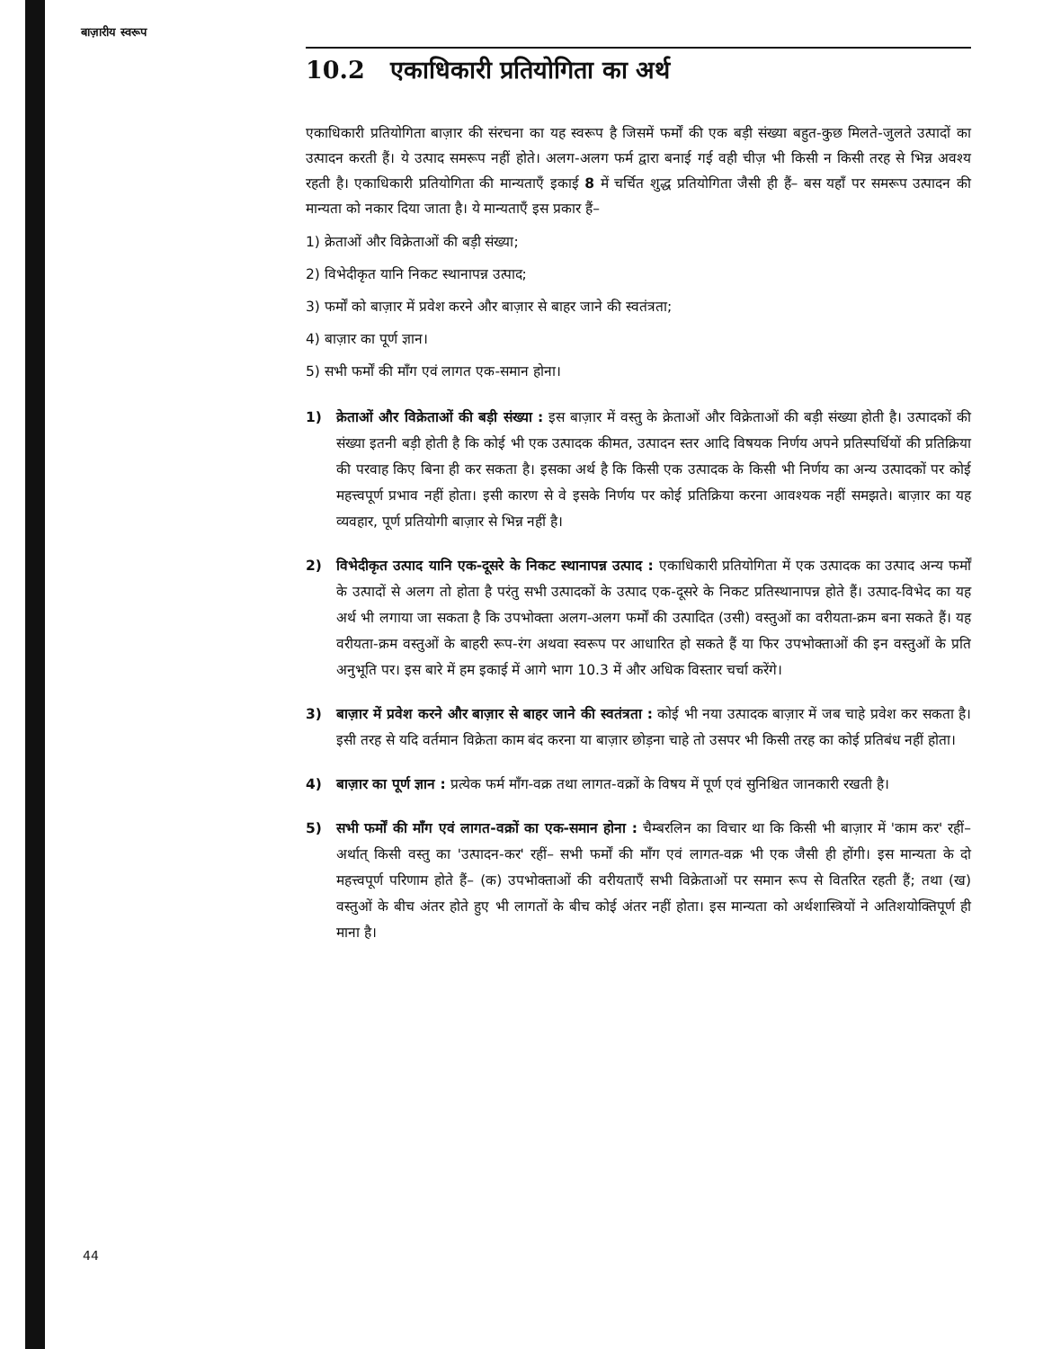बाज़ारीय स्वरूप
10.2 एकाधिकारी प्रतियोगिता का अर्थ
एकाधिकारी प्रतियोगिता बाज़ार की संरचना का यह स्वरूप है जिसमें फर्मों की एक बड़ी संख्या बहुत-कुछ मिलते-जुलते उत्पादों का उत्पादन करती हैं। ये उत्पाद समरूप नहीं होते। अलग-अलग फर्म द्वारा बनाई गई वही चीज़ भी किसी न किसी तरह से भिन्न अवश्य रहती है। एकाधिकारी प्रतियोगिता की मान्यताएँ इकाई 8 में चर्चित शुद्ध प्रतियोगिता जैसी ही हैं– बस यहाँ पर समरूप उत्पादन की मान्यता को नकार दिया जाता है। ये मान्यताएँ इस प्रकार हैं–
1) क्रेताओं और विक्रेताओं की बड़ी संख्या;
2) विभेदीकृत यानि निकट स्थानापन्न उत्पाद;
3) फर्मों को बाज़ार में प्रवेश करने और बाज़ार से बाहर जाने की स्वतंत्रता;
4) बाज़ार का पूर्ण ज्ञान।
5) सभी फर्मों की माँग एवं लागत एक-समान होना।
1) क्रेताओं और विक्रेताओं की बड़ी संख्या : इस बाज़ार में वस्तु के क्रेताओं और विक्रेताओं की बड़ी संख्या होती है। उत्पादकों की संख्या इतनी बड़ी होती है कि कोई भी एक उत्पादक कीमत, उत्पादन स्तर आदि विषयक निर्णय अपने प्रतिस्पर्धियों की प्रतिक्रिया की परवाह किए बिना ही कर सकता है। इसका अर्थ है कि किसी एक उत्पादक के किसी भी निर्णय का अन्य उत्पादकों पर कोई महत्त्वपूर्ण प्रभाव नहीं होता। इसी कारण से वे इसके निर्णय पर कोई प्रतिक्रिया करना आवश्यक नहीं समझते। बाज़ार का यह व्यवहार, पूर्ण प्रतियोगी बाज़ार से भिन्न नहीं है।
2) विभेदीकृत उत्पाद यानि एक-दूसरे के निकट स्थानापन्न उत्पाद : एकाधिकारी प्रतियोगिता में एक उत्पादक का उत्पाद अन्य फर्मों के उत्पादों से अलग तो होता है परंतु सभी उत्पादकों के उत्पाद एक-दूसरे के निकट प्रतिस्थानापन्न होते हैं। उत्पाद-विभेद का यह अर्थ भी लगाया जा सकता है कि उपभोक्ता अलग-अलग फर्मों की उत्पादित (उसी) वस्तुओं का वरीयता-क्रम बना सकते हैं। यह वरीयता-क्रम वस्तुओं के बाहरी रूप-रंग अथवा स्वरूप पर आधारित हो सकते हैं या फिर उपभोक्ताओं की इन वस्तुओं के प्रति अनुभूति पर। इस बारे में हम इकाई में आगे भाग 10.3 में और अधिक विस्तार चर्चा करेंगे।
3) बाज़ार में प्रवेश करने और बाज़ार से बाहर जाने की स्वतंत्रता : कोई भी नया उत्पादक बाज़ार में जब चाहे प्रवेश कर सकता है। इसी तरह से यदि वर्तमान विक्रेता काम बंद करना या बाज़ार छोड़ना चाहे तो उसपर भी किसी तरह का कोई प्रतिबंध नहीं होता।
4) बाज़ार का पूर्ण ज्ञान : प्रत्येक फर्म माँग-वक्र तथा लागत-वक्रों के विषय में पूर्ण एवं सुनिश्चित जानकारी रखती है।
5) सभी फर्मों की माँग एवं लागत-वक्रों का एक-समान होना : चैम्बरलिन का विचार था कि किसी भी बाज़ार में 'काम कर' रहीं– अर्थात् किसी वस्तु का 'उत्पादन-कर' रहीं– सभी फर्मों की माँग एवं लागत-वक्र भी एक जैसी ही होंगी। इस मान्यता के दो महत्त्वपूर्ण परिणाम होते हैं– (क) उपभोक्ताओं की वरीयताएँ सभी विक्रेताओं पर समान रूप से वितरित रहती हैं; तथा (ख) वस्तुओं के बीच अंतर होते हुए भी लागतों के बीच कोई अंतर नहीं होता। इस मान्यता को अर्थशास्त्रियों ने अतिशयोक्तिपूर्ण ही माना है।
44